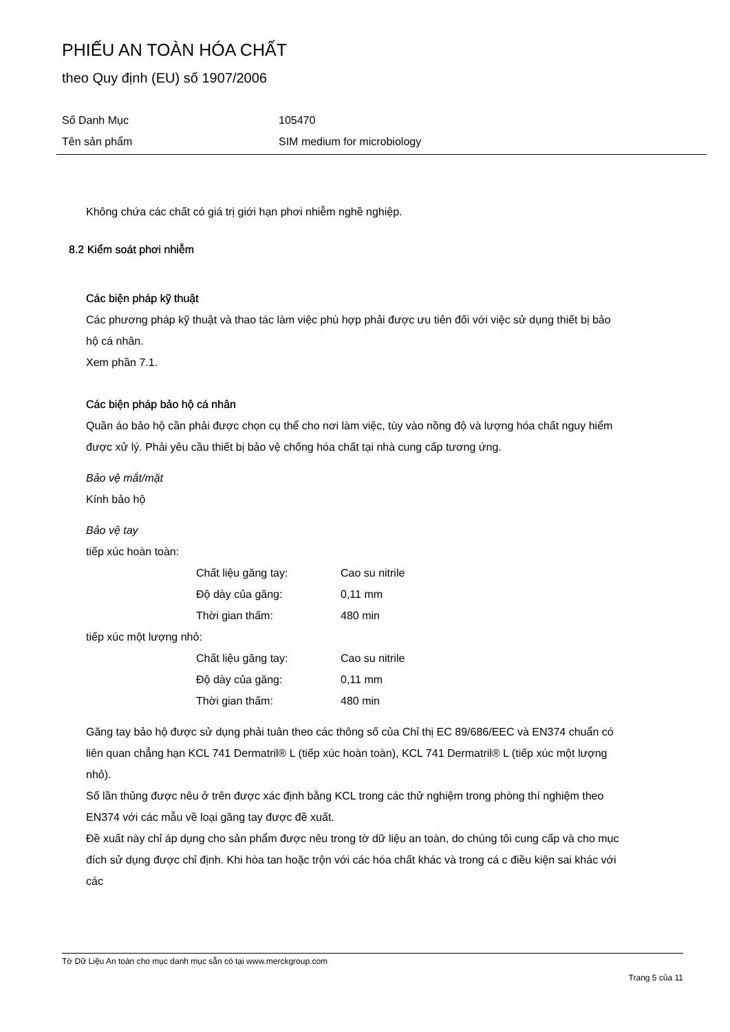PHIẾU AN TOÀN HÓA CHẤT
theo Quy định (EU) số 1907/2006
| Số Danh Mục | 105470 |
| Tên sản phẩm | SIM medium for microbiology |
Không chứa các chất có giá trị giới hạn phơi nhiễm nghề nghiệp.
8.2 Kiểm soát phơi nhiễm
Các biện pháp kỹ thuật
Các phương pháp kỹ thuật và thao tác làm việc phù hợp phải được ưu tiên đối với việc sử dụng thiết bị bảo hộ cá nhân.
Xem phần 7.1.
Các biện pháp bảo hộ cá nhân
Quần áo bảo hộ cần phải được chọn cụ thể cho nơi làm việc, tùy vào nồng độ và lượng hóa chất nguy hiểm được xử lý. Phải yêu cầu thiết bị bảo vệ chống hóa chất tại nhà cung cấp tương ứng.
Bảo vệ mắt/mặt
Kính bảo hộ
Bảo vệ tay
tiếp xúc hoàn toàn:
| Chất liệu găng tay: | Cao su nitrile |
| Độ dày của găng: | 0,11 mm |
| Thời gian thấm: | 480 min |
tiếp xúc một lượng nhỏ:
| Chất liệu găng tay: | Cao su nitrile |
| Độ dày của găng: | 0,11 mm |
| Thời gian thấm: | 480 min |
Găng tay bảo hộ được sử dụng phải tuân theo các thông số của Chỉ thị EC 89/686/EEC và EN374 chuẩn có liên quan chẳng hạn KCL 741 Dermatril® L (tiếp xúc hoàn toàn), KCL 741 Dermatril® L (tiếp xúc một lượng nhỏ).
Số lần thủng được nêu ở trên được xác định bằng KCL trong các thử nghiệm trong phòng thí nghiệm theo EN374 với các mẫu về loại găng tay được đề xuất.
Đề xuất này chỉ áp dụng cho sản phẩm được nêu trong tờ dữ liệu an toàn, do chúng tôi cung cấp và cho mục đích sử dụng được chỉ định. Khi hòa tan hoặc trộn với các hóa chất khác và trong cá c điều kiện sai khác với các
Tờ Dữ Liệu An toàn cho mục danh mục sẵn có tại www.merckgroup.com
Trang 5 của 11